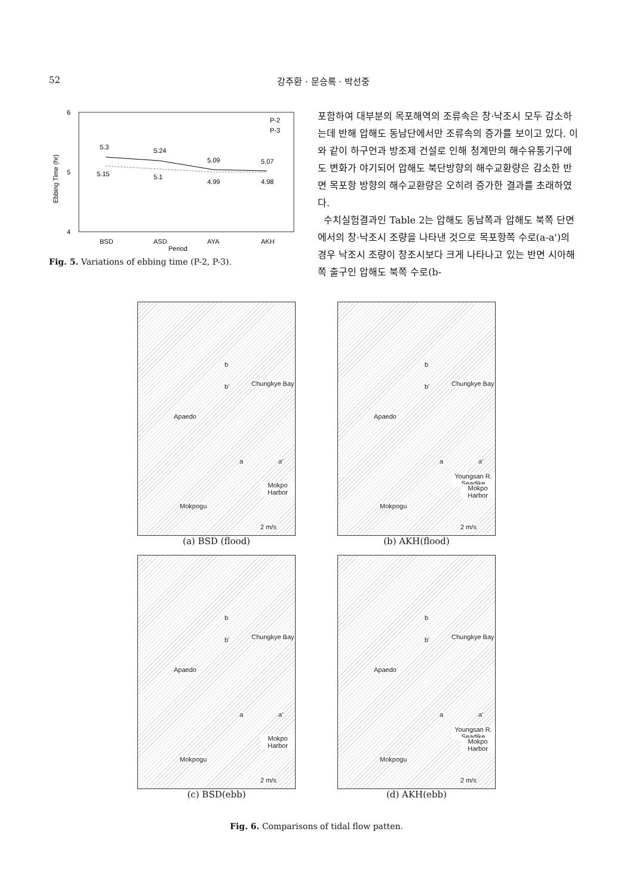52 강주환 · 문승록 · 박선중
6
5
4
Ebbing Time (hr)
5.3
5.24
5.09
5.07
5.15
5.1
4.99
4.98
P-2
P-3
BSD
ASD
AYA
AKH
Period
Fig. 5. Variations of ebbing time (P-2, P-3).
포함하여 대부분의 목포해역의 조류속은 창·낙조시 모두 감소하는데 반해 압해도 동남단에서만 조류속의 증가를 보이고 있다. 이와 같이 하구언과 방조제 건설로 인해 청계만의 해수유통기구에도 변화가 야기되어 압해도 북단방향의 해수교환량은 감소한 반면 목포항 방향의 해수교환량은 오히려 증가한 결과를 초래하였다.
수치실험결과인 Table 2는 압해도 동남쪽과 압해도 북쪽 단면에서의 창·낙조시 조량을 나타낸 것으로 목포항쪽 수로(a-a')의 경우 낙조시 조량이 창조시보다 크게 나타나고 있는 반면 시아해쪽 출구인 압해도 북쪽 수로(b-
b
b' Chungkye Bay
Apaedo
a a'
Mokpo Harbor
Mokpogu
2 m/s
(a) BSD (flood)
b
b' Chungkye Bay
Apaedo
a a'
Youngsan R. Seadike
Mokpo Harbor
Mokpogu
2 m/s
(b) AKH(flood)
b
b' Chungkye Bay
Apaedo
a a'
Mokpo Harbor
Mokpogu
2 m/s
(c) BSD(ebb)
b
b' Chungkye Bay
Apaedo
a a'
Youngsan R. Seadike
Mokpo Harbor
Mokpogu
2 m/s
(d) AKH(ebb)
Fig. 6. Comparisons of tidal flow patten.